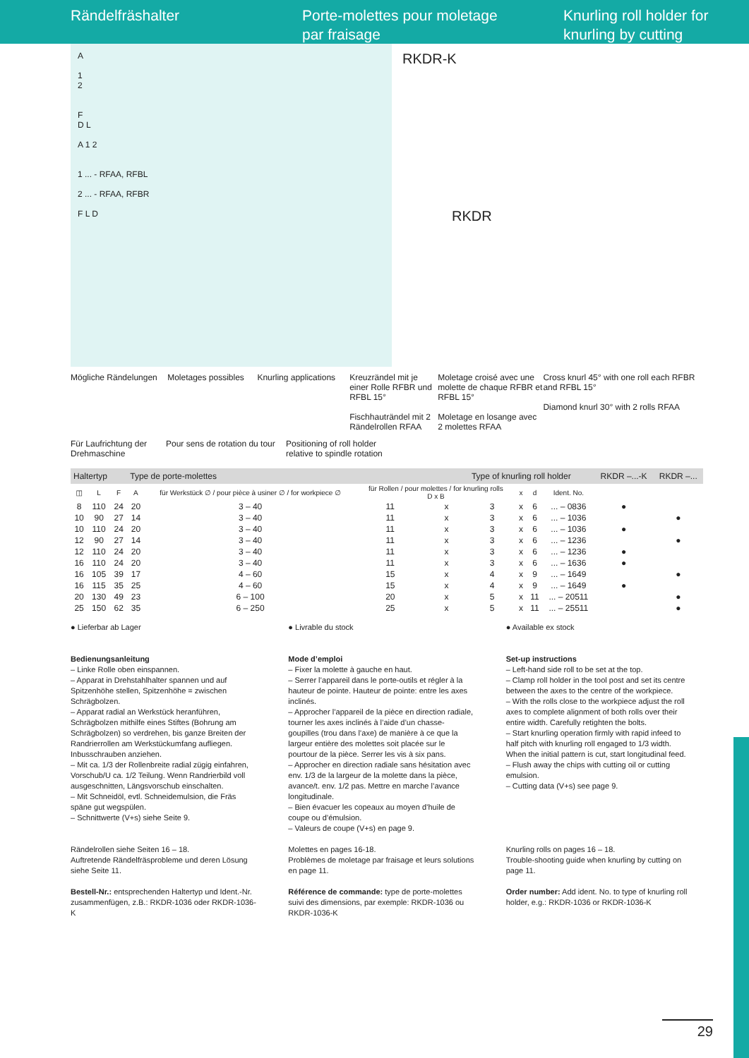Rändelfräshalter Porte-molettes pour moletage
par fraisage
Knurling roll holder for
knurling by cutting
A
1
2
F
D L
A 1 2
1 ... - RFAA, RFBL
2 ... - RFAA, RFBR
F L D
RKDR-K
RKDR
Mögliche Rändelungen Moletages possibles Knurling applications
Kreuzrändel mit je einer Rolle RFBR und RFBL 15°
Fischhaut­rändel mit 2 Rändelrollen RFAA
Moletage croisé avec une molette de chaque RFBR et RFBL 15°
Moletage en losange avec 2 molettes RFAA
Cross knurl 45° with one roll each RFBR and RFBL 15°
Diamond knurl 30° with 2 rolls RFAA
Für Laufrichtung der Drehmaschine
Pour sens de rotation du tour
Positioning of roll holder relative to spindle rotation
| Haltertyp | | | Type de porte-molettes | | | | Type of knurling roll holder | | | | RKDR –...-K | RKDR –... |
| --- | --- | --- | --- | --- | --- | --- | --- | --- | --- | --- | --- | --- |
| ◫ | L | F | A | für Werkstück ∅ / pour pièce à usiner ∅ / for workpiece ∅ | für Rollen / pour molettes / for knurling rolls D x B | | | x | d | Ident. No. | | |
| 8 | 110 | 24 | 20 | 3 – 40 | 11 | x | 3 | x | 6 | ... – 0836 | ● | |
| 10 | 90 | 27 | 14 | 3 – 40 | 11 | x | 3 | x | 6 | ... – 1036 | | ● |
| 10 | 110 | 24 | 20 | 3 – 40 | 11 | x | 3 | x | 6 | ... – 1036 | ● | |
| 12 | 90 | 27 | 14 | 3 – 40 | 11 | x | 3 | x | 6 | ... – 1236 | | ● |
| 12 | 110 | 24 | 20 | 3 – 40 | 11 | x | 3 | x | 6 | ... – 1236 | ● | |
| 16 | 110 | 24 | 20 | 3 – 40 | 11 | x | 3 | x | 6 | ... – 1636 | ● | |
| 16 | 105 | 39 | 17 | 4 – 60 | 15 | x | 4 | x | 9 | ... – 1649 | | ● |
| 16 | 115 | 35 | 25 | 4 – 60 | 15 | x | 4 | x | 9 | ... – 1649 | ● | |
| 20 | 130 | 49 | 23 | 6 – 100 | 20 | x | 5 | x | 11 | ... – 20511 | | ● |
| 25 | 150 | 62 | 35 | 6 – 250 | 25 | x | 5 | x | 11 | ... – 25511 | | ● |
● Lieferbar ab Lager ● Livrable du stock ● Available ex stock
Bedienungsanleitung
– Linke Rolle oben einspannen.
– Apparat in Drehstahlhalter spannen und auf Spitzenhöhe stellen, Spitzenhöhe = zwischen Schrägbolzen.
– Apparat radial an Werkstück heranführen, Schrägbolzen mithilfe eines Stiftes (Bohrung am Schrägbolzen) so verdrehen, bis ganze Breiten der Randrierrollen am Werkstückumfang aufliegen. Inbusschrauben anziehen.
– Mit ca. 1/3 der Rollenbreite radial zügig einfahren, Vorschub/U ca. 1/2 Teilung. Wenn Randrierbild voll ausgeschnitten, Längsvorschub einschalten.
– Mit Schneidöl, evtl. Schneidemulsion, die Fräs späne gut wegspülen.
– Schnittwerte (V+s) siehe Seite 9.
Rändelrollen siehe Seiten 16 – 18.
Auftretende Rändelfräsprobleme und deren Lösung siehe Seite 11.
Bestell-Nr.: entsprechenden Haltertyp und Ident.-Nr. zusammenfügen, z.B.: RKDR-1036 oder RKDR-1036-K
Mode d’emploi
– Fixer la molette à gauche en haut.
– Serrer l’appareil dans le porte-outils et régler à la hauteur de pointe. Hauteur de pointe: entre les axes inclinés.
– Approcher l’appareil de la pièce en direction radiale, tourner les axes inclinés à l’aide d’un chasse-goupilles (trou dans l’axe) de manière à ce que la largeur entière des molettes soit placée sur le pourtour de la pièce. Serrer les vis à six pans.
– Approcher en direction radiale sans hésitation avec env. 1/3 de la largeur de la molette dans la pièce, avance/t. env. 1/2 pas. Mettre en marche l’avance longitudinale.
– Bien évacuer les copeaux au moyen d’huile de coupe ou d’émulsion.
– Valeurs de coupe (V+s) en page 9.
Molettes en pages 16-18.
Problèmes de moletage par fraisage et leurs solutions en page 11.
Référence de commande: type de porte-molettes suivi des dimensions, par exemple: RKDR-1036 ou RKDR-1036-K
Set-up instructions
– Left-hand side roll to be set at the top.
– Clamp roll holder in the tool post and set its centre between the axes to the centre of the workpiece.
– With the rolls close to the workpiece adjust the roll axes to complete alignment of both rolls over their entire width. Carefully retighten the bolts.
– Start knurling operation firmly with rapid infeed to half pitch with knurling roll engaged to 1/3 width. When the initial pattern is cut, start longitudinal feed.
– Flush away the chips with cutting oil or cutting emulsion.
– Cutting data (V+s) see page 9.
Knurling rolls on pages 16 – 18.
Trouble-shooting guide when knurling by cutting on page 11.
Order number: Add ident. No. to type of knurling roll holder, e.g.: RKDR-1036 or RKDR-1036-K
29